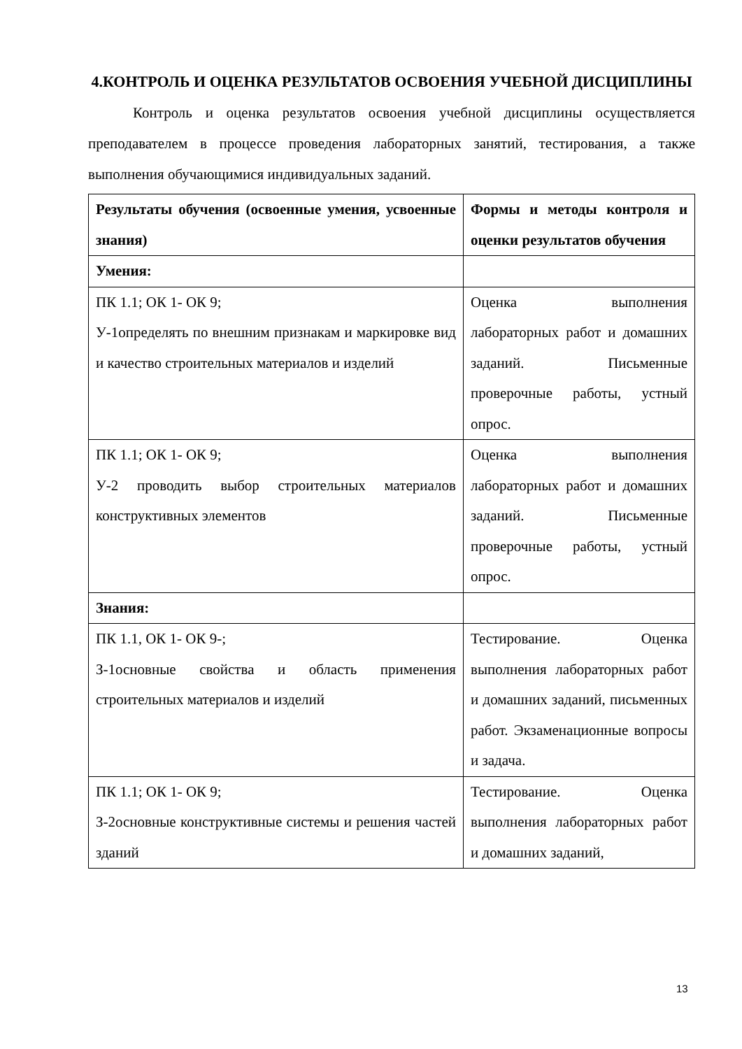4.КОНТРОЛЬ И ОЦЕНКА РЕЗУЛЬТАТОВ ОСВОЕНИЯ УЧЕБНОЙ ДИСЦИПЛИНЫ
Контроль и оценка результатов освоения учебной дисциплины осуществляется преподавателем в процессе проведения лабораторных занятий, тестирования, а также выполнения обучающимися индивидуальных заданий.
| Результаты обучения (освоенные умения, усвоенные знания) | Формы и методы контроля и оценки результатов обучения |
| --- | --- |
| Умения: | |
| ПК 1.1; ОК 1- ОК 9; У-1определять по внешним признакам и маркировке вид и качество строительных материалов и изделий | Оценка выполнения лабораторных работ и домашних заданий. Письменные проверочные работы, устный опрос. |
| ПК 1.1; ОК 1- ОК 9; У-2 проводить выбор строительных материалов конструктивных элементов | Оценка выполнения лабораторных работ и домашних заданий. Письменные проверочные работы, устный опрос. |
| Знания: | |
| ПК 1.1, ОК 1- ОК 9-; З-1основные свойства и область применения строительных материалов и изделий | Тестирование. Оценка выполнения лабораторных работ и домашних заданий, письменных работ. Экзаменационные вопросы и задача. |
| ПК 1.1; ОК 1- ОК 9; З-2основные конструктивные системы и решения частей зданий | Тестирование. Оценка выполнения лабораторных работ и домашних заданий, |
13